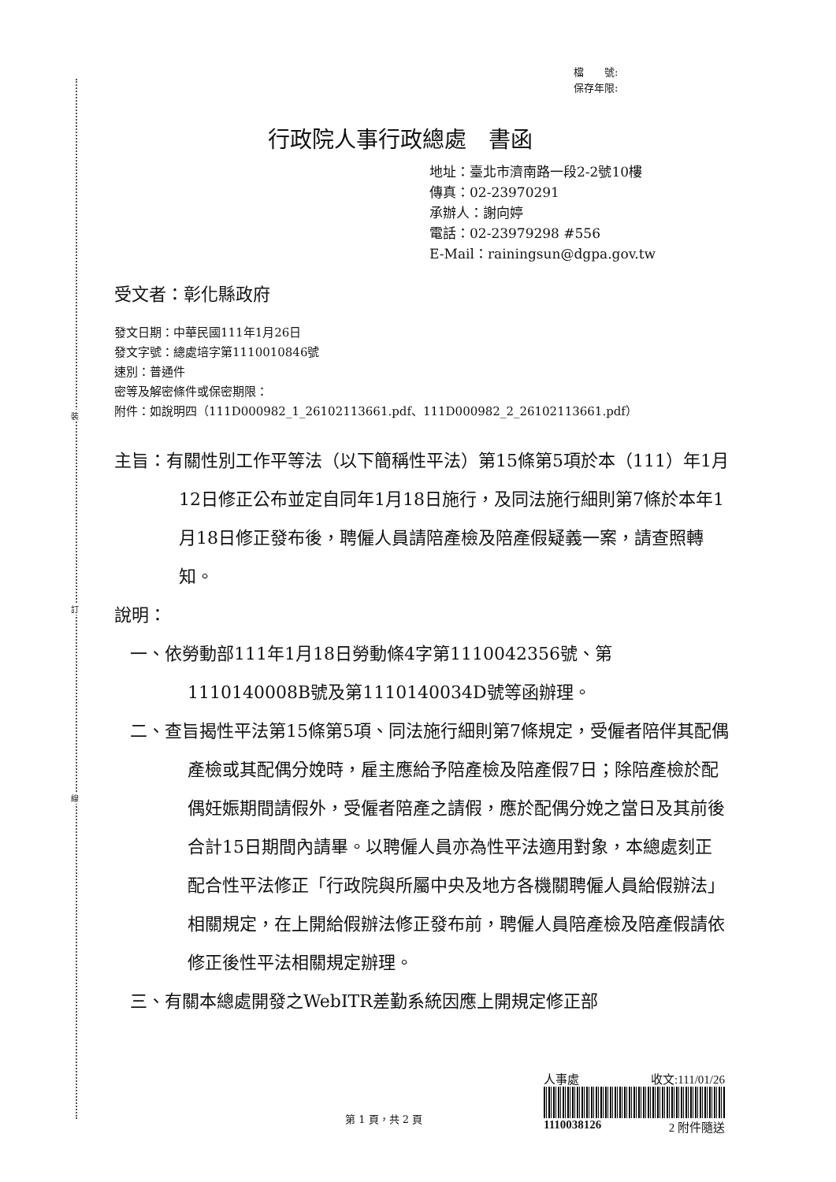裝
訂
線
檔　　號:
保存年限:
行政院人事行政總處　書函
地址：臺北市濟南路一段2-2號10樓
傳真：02-23970291
承辦人：謝向婷
電話：02-23979298 #556
E-Mail：rainingsun@dgpa.gov.tw
受文者：彰化縣政府
發文日期：中華民國111年1月26日
發文字號：總處培字第1110010846號
速別：普通件
密等及解密條件或保密期限：
附件：如說明四（111D000982_1_26102113661.pdf、111D000982_2_26102113661.pdf）
主旨：有關性別工作平等法（以下簡稱性平法）第15條第5項於本（111）年1月12日修正公布並定自同年1月18日施行，及同法施行細則第7條於本年1月18日修正發布後，聘僱人員請陪產檢及陪產假疑義一案，請查照轉知。
說明：
一、依勞動部111年1月18日勞動條4字第1110042356號、第1110140008B號及第1110140034D號等函辦理。
二、查旨揭性平法第15條第5項、同法施行細則第7條規定，受僱者陪伴其配偶產檢或其配偶分娩時，雇主應給予陪產檢及陪產假7日；除陪產檢於配偶妊娠期間請假外，受僱者陪產之請假，應於配偶分娩之當日及其前後合計15日期間內請畢。以聘僱人員亦為性平法適用對象，本總處刻正配合性平法修正「行政院與所屬中央及地方各機關聘僱人員給假辦法」相關規定，在上開給假辦法修正發布前，聘僱人員陪產檢及陪產假請依修正後性平法相關規定辦理。
三、有關本總處開發之WebITR差勤系統因應上開規定修正部
人事處 收文:111/01/26
1110038126 2 附件隨送
第 1 頁，共 2 頁